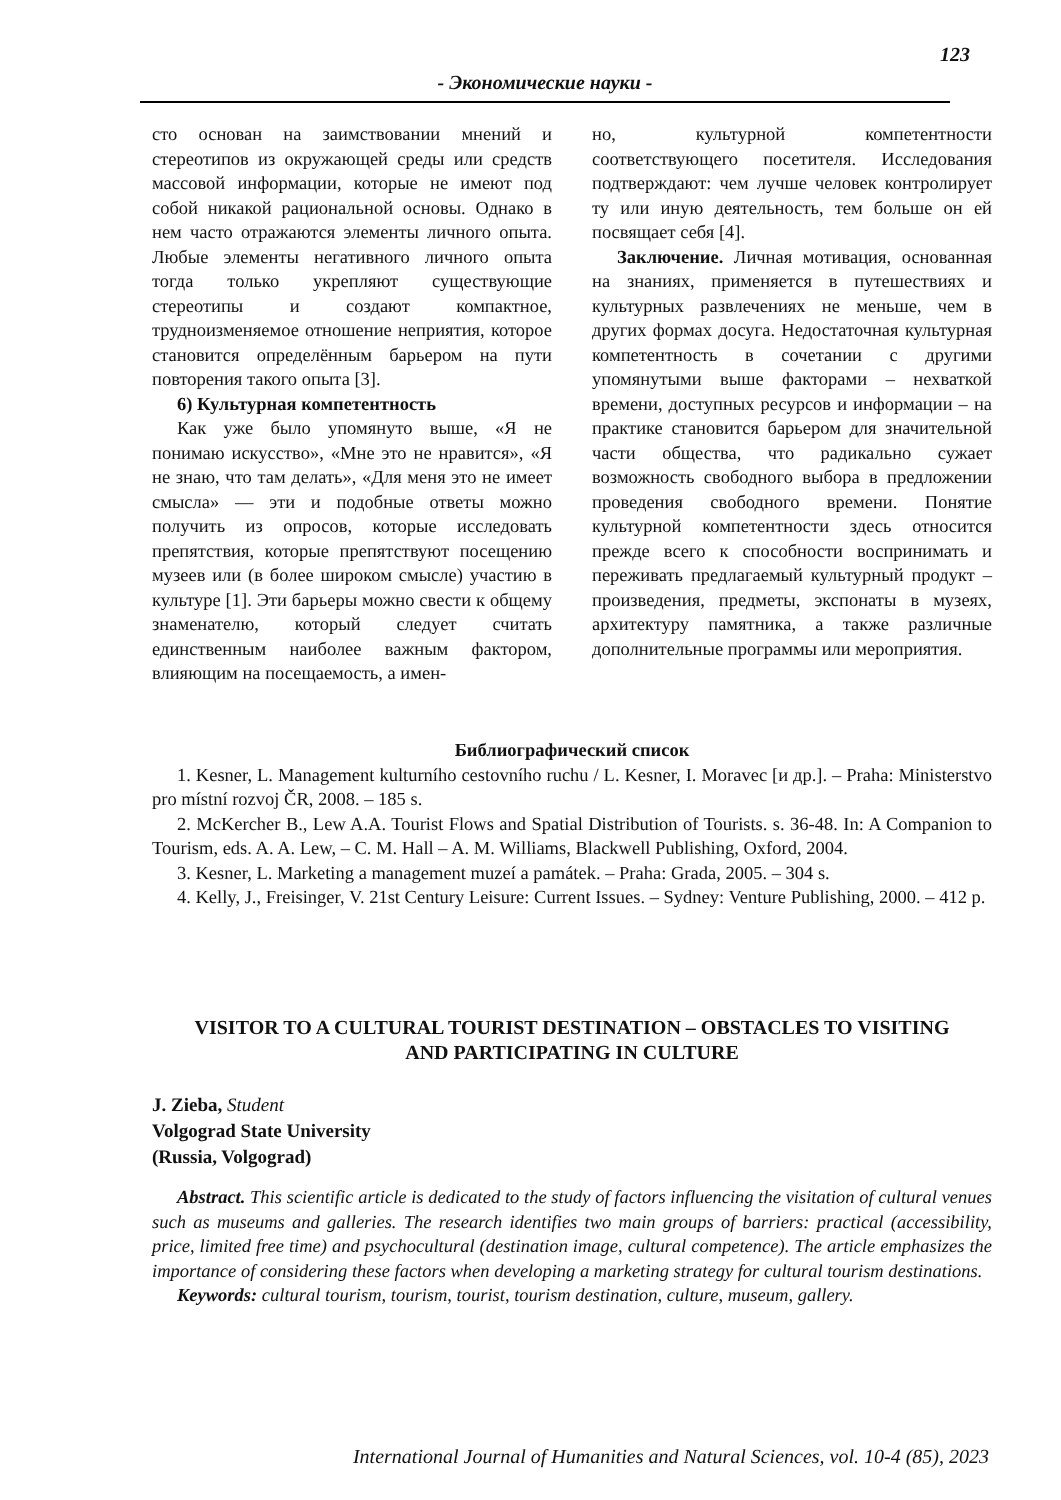123
- Экономические науки -
сто основан на заимствовании мнений и стереотипов из окружающей среды или средств массовой информации, которые не имеют под собой никакой рациональной основы. Однако в нем часто отражаются элементы личного опыта. Любые элементы негативного личного опыта тогда только укрепляют существующие стереотипы и создают компактное, трудноизменяемое отношение неприятия, которое становится определённым барьером на пути повторения такого опыта [3].
6) Культурная компетентность
Как уже было упомянуто выше, «Я не понимаю искусство», «Мне это не нравится», «Я не знаю, что там делать», «Для меня это не имеет смысла» — эти и подобные ответы можно получить из опросов, которые исследовать препятствия, которые препятствуют посещению музеев или (в более широком смысле) участию в культуре [1]. Эти барьеры можно свести к общему знаменателю, который следует считать единственным наиболее важным фактором, влияющим на посещаемость, а имен-
но, культурной компетентности соответствующего посетителя. Исследования подтверждают: чем лучше человек контролирует ту или иную деятельность, тем больше он ей посвящает себя [4].
Заключение. Личная мотивация, основанная на знаниях, применяется в путешествиях и культурных развлечениях не меньше, чем в других формах досуга. Недостаточная культурная компетентность в сочетании с другими упомянутыми выше факторами – нехваткой времени, доступных ресурсов и информации – на практике становится барьером для значительной части общества, что радикально сужает возможность свободного выбора в предложении проведения свободного времени. Понятие культурной компетентности здесь относится прежде всего к способности воспринимать и переживать предлагаемый культурный продукт – произведения, предметы, экспонаты в музеях, архитектуру памятника, а также различные дополнительные программы или мероприятия.
Библиографический список
1. Kesner, L. Management kulturního cestovního ruchu / L. Kesner, I. Moravec [и др.]. – Praha: Ministerstvo pro místní rozvoj ČR, 2008. – 185 s.
2. McKercher B., Lew A.A. Tourist Flows and Spatial Distribution of Tourists. s. 36-48. In: A Companion to Tourism, eds. A. A. Lew, – C. M. Hall – A. M. Williams, Blackwell Publishing, Oxford, 2004.
3. Kesner, L. Marketing a management muzeí a památek. – Praha: Grada, 2005. – 304 s.
4. Kelly, J., Freisinger, V. 21st Century Leisure: Current Issues. – Sydney: Venture Publishing, 2000. – 412 p.
VISITOR TO A CULTURAL TOURIST DESTINATION – OBSTACLES TO VISITING
AND PARTICIPATING IN CULTURE
J. Zieba, Student
Volgograd State University
(Russia, Volgograd)
Abstract. This scientific article is dedicated to the study of factors influencing the visitation of cultural venues such as museums and galleries. The research identifies two main groups of barriers: practical (accessibility, price, limited free time) and psychocultural (destination image, cultural competence). The article emphasizes the importance of considering these factors when developing a marketing strategy for cultural tourism destinations.
Keywords: cultural tourism, tourism, tourist, tourism destination, culture, museum, gallery.
International Journal of Humanities and Natural Sciences, vol. 10-4 (85), 2023